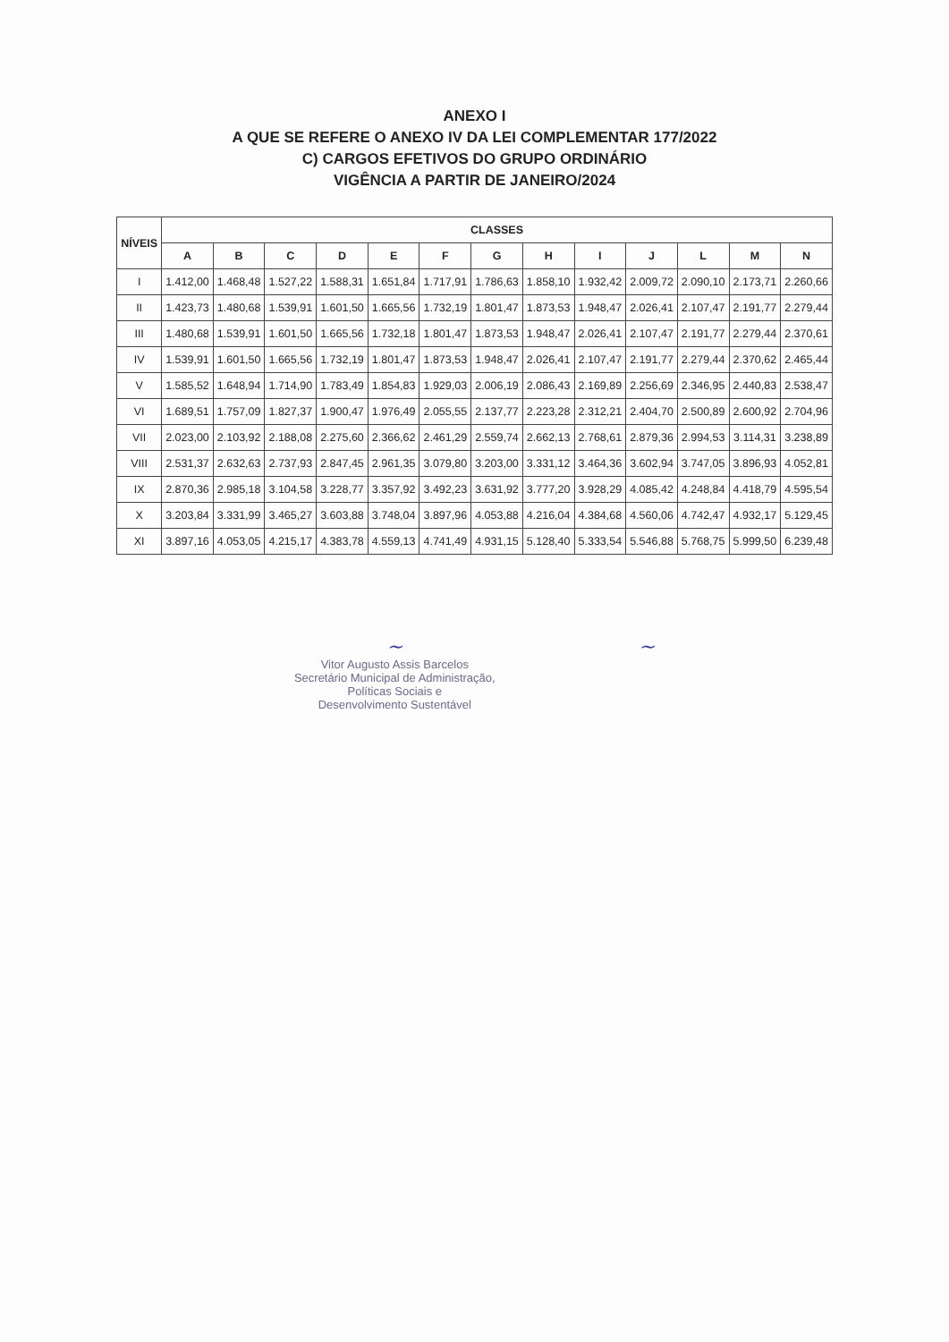ANEXO I
A QUE SE REFERE O ANEXO IV DA LEI COMPLEMENTAR 177/2022
C) CARGOS EFETIVOS DO GRUPO ORDINÁRIO
VIGÊNCIA A PARTIR DE JANEIRO/2024
| NÍVEIS | CLASSES | | | | | | | | | | | | |
| --- | --- | --- | --- | --- | --- | --- | --- | --- | --- | --- | --- | --- | --- |
| | A | B | C | D | E | F | G | H | I | J | L | M | N |
| I | 1.412,00 | 1.468,48 | 1.527,22 | 1.588,31 | 1.651,84 | 1.717,91 | 1.786,63 | 1.858,10 | 1.932,42 | 2.009,72 | 2.090,10 | 2.173,71 | 2.260,66 |
| II | 1.423,73 | 1.480,68 | 1.539,91 | 1.601,50 | 1.665,56 | 1.732,19 | 1.801,47 | 1.873,53 | 1.948,47 | 2.026,41 | 2.107,47 | 2.191,77 | 2.279,44 |
| III | 1.480,68 | 1.539,91 | 1.601,50 | 1.665,56 | 1.732,18 | 1.801,47 | 1.873,53 | 1.948,47 | 2.026,41 | 2.107,47 | 2.191,77 | 2.279,44 | 2.370,61 |
| IV | 1.539,91 | 1.601,50 | 1.665,56 | 1.732,19 | 1.801,47 | 1.873,53 | 1.948,47 | 2.026,41 | 2.107,47 | 2.191,77 | 2.279,44 | 2.370,62 | 2.465,44 |
| V | 1.585,52 | 1.648,94 | 1.714,90 | 1.783,49 | 1.854,83 | 1.929,03 | 2.006,19 | 2.086,43 | 2.169,89 | 2.256,69 | 2.346,95 | 2.440,83 | 2.538,47 |
| VI | 1.689,51 | 1.757,09 | 1.827,37 | 1.900,47 | 1.976,49 | 2.055,55 | 2.137,77 | 2.223,28 | 2.312,21 | 2.404,70 | 2.500,89 | 2.600,92 | 2.704,96 |
| VII | 2.023,00 | 2.103,92 | 2.188,08 | 2.275,60 | 2.366,62 | 2.461,29 | 2.559,74 | 2.662,13 | 2.768,61 | 2.879,36 | 2.994,53 | 3.114,31 | 3.238,89 |
| VIII | 2.531,37 | 2.632,63 | 2.737,93 | 2.847,45 | 2.961,35 | 3.079,80 | 3.203,00 | 3.331,12 | 3.464,36 | 3.602,94 | 3.747,05 | 3.896,93 | 4.052,81 |
| IX | 2.870,36 | 2.985,18 | 3.104,58 | 3.228,77 | 3.357,92 | 3.492,23 | 3.631,92 | 3.777,20 | 3.928,29 | 4.085,42 | 4.248,84 | 4.418,79 | 4.595,54 |
| X | 3.203,84 | 3.331,99 | 3.465,27 | 3.603,88 | 3.748,04 | 3.897,96 | 4.053,88 | 4.216,04 | 4.384,68 | 4.560,06 | 4.742,47 | 4.932,17 | 5.129,45 |
| XI | 3.897,16 | 4.053,05 | 4.215,17 | 4.383,78 | 4.559,13 | 4.741,49 | 4.931,15 | 5.128,40 | 5.333,54 | 5.546,88 | 5.768,75 | 5.999,50 | 6.239,48 |
~
Vitor Augusto Assis Barcelos
Secretário Municipal de Administração,
Políticas Sociais e
Desenvolvimento Sustentável
~